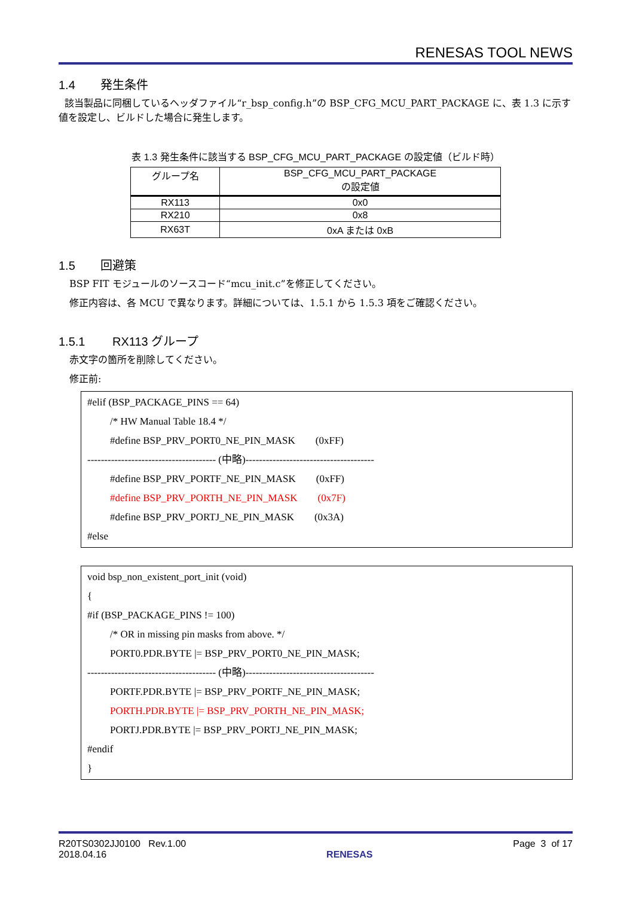RENESAS TOOL NEWS
1.4 発生条件
該当製品に同梱しているヘッダファイル“r_bsp_config.h”の BSP_CFG_MCU_PART_PACKAGE に、表 1.3 に示す値を設定し、ビルドした場合に発生します。
表 1.3 発生条件に該当する BSP_CFG_MCU_PART_PACKAGE の設定値（ビルド時）
| グループ名 | BSP_CFG_MCU_PART_PACKAGE の設定値 |
| --- | --- |
| RX113 | 0x0 |
| RX210 | 0x8 |
| RX63T | 0xA または 0xB |
1.5 回避策
BSP FIT モジュールのソースコード“mcu_init.c”を修正してください。
修正内容は、各 MCU で異なります。詳細については、1.5.1 から 1.5.3 項をご確認ください。
1.5.1 RX113 グループ
赤文字の箇所を削除してください。
修正前:
#elif (BSP_PACKAGE_PINS == 64)
/* HW Manual Table 18.4 */
#define BSP_PRV_PORT0_NE_PIN_MASK (0xFF)
-------------------------------------- (中略)--------------------------------------
#define BSP_PRV_PORTF_NE_PIN_MASK (0xFF)
#define BSP_PRV_PORTH_NE_PIN_MASK (0x7F)
#define BSP_PRV_PORTJ_NE_PIN_MASK (0x3A)
#else
void bsp_non_existent_port_init (void)
{
#if (BSP_PACKAGE_PINS != 100)
/* OR in missing pin masks from above. */
PORT0.PDR.BYTE |= BSP_PRV_PORT0_NE_PIN_MASK;
-------------------------------------- (中略)--------------------------------------
PORTF.PDR.BYTE |= BSP_PRV_PORTF_NE_PIN_MASK;
PORTH.PDR.BYTE |= BSP_PRV_PORTH_NE_PIN_MASK;
PORTJ.PDR.BYTE |= BSP_PRV_PORTJ_NE_PIN_MASK;
#endif
}
R20TS0302JJ0100 Rev.1.00
2018.04.16
RENESAS
Page 3 of 17